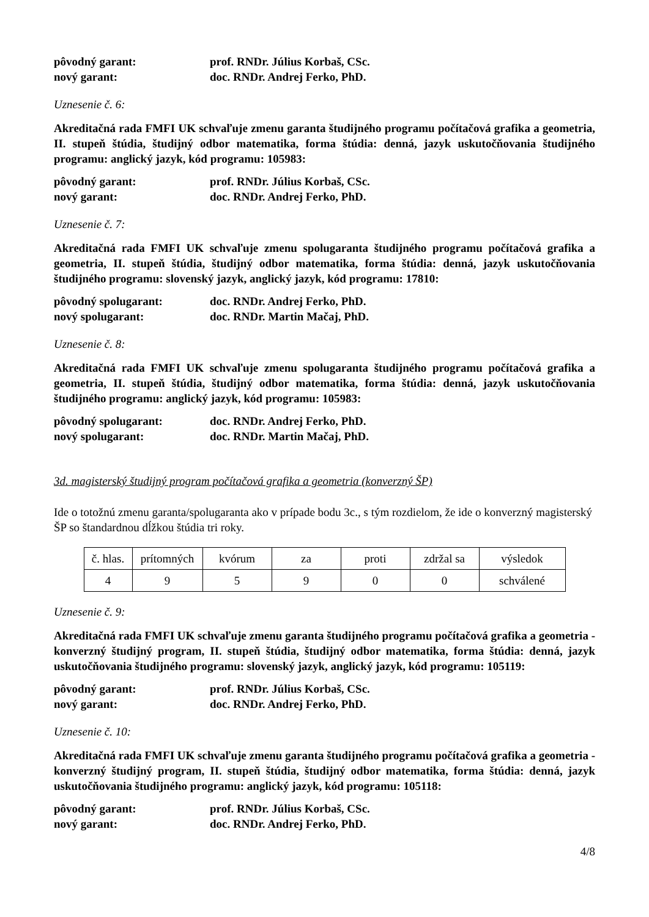pôvodný garant: prof. RNDr. Július Korbaš, CSc. nový garant: doc. RNDr. Andrej Ferko, PhD.
Uznesenie č. 6:
Akreditačná rada FMFI UK schvaľuje zmenu garanta študijného programu počítačová grafika a geometria, II. stupeň štúdia, študijný odbor matematika, forma štúdia: denná, jazyk uskutočňovania študijného programu: anglický jazyk, kód programu: 105983:
pôvodný garant: prof. RNDr. Július Korbaš, CSc. nový garant: doc. RNDr. Andrej Ferko, PhD.
Uznesenie č. 7:
Akreditačná rada FMFI UK schvaľuje zmenu spolugaranta študijného programu počítačová grafika a geometria, II. stupeň štúdia, študijný odbor matematika, forma štúdia: denná, jazyk uskutočňovania študijného programu: slovenský jazyk, anglický jazyk, kód programu: 17810:
pôvodný spolugarant: doc. RNDr. Andrej Ferko, PhD. nový spolugarant: doc. RNDr. Martin Mačaj, PhD.
Uznesenie č. 8:
Akreditačná rada FMFI UK schvaľuje zmenu spolugaranta študijného programu počítačová grafika a geometria, II. stupeň štúdia, študijný odbor matematika, forma štúdia: denná, jazyk uskutočňovania študijného programu: anglický jazyk, kód programu: 105983:
pôvodný spolugarant: doc. RNDr. Andrej Ferko, PhD. nový spolugarant: doc. RNDr. Martin Mačaj, PhD.
3d. magisterský študijný program počítačová grafika a geometria (konverzný ŠP)
Ide o totožnú zmenu garanta/spolugaranta ako v prípade bodu 3c., s tým rozdielom, že ide o konverzný magisterský ŠP so štandardnou dĺžkou štúdia tri roky.
| č. hlas. | prítomných | kvórum | za | proti | zdržal sa | výsledok |
| 4 | 9 | 5 | 9 | 0 | 0 | schválené |
Uznesenie č. 9:
Akreditačná rada FMFI UK schvaľuje zmenu garanta študijného programu počítačová grafika a geometria - konverzný študijný program, II. stupeň štúdia, študijný odbor matematika, forma štúdia: denná, jazyk uskutočňovania študijného programu: slovenský jazyk, anglický jazyk, kód programu: 105119:
pôvodný garant: prof. RNDr. Július Korbaš, CSc. nový garant: doc. RNDr. Andrej Ferko, PhD.
Uznesenie č. 10:
Akreditačná rada FMFI UK schvaľuje zmenu garanta študijného programu počítačová grafika a geometria - konverzný študijný program, II. stupeň štúdia, študijný odbor matematika, forma štúdia: denná, jazyk uskutočňovania študijného programu: anglický jazyk, kód programu: 105118:
pôvodný garant: prof. RNDr. Július Korbaš, CSc. nový garant: doc. RNDr. Andrej Ferko, PhD.
4/8